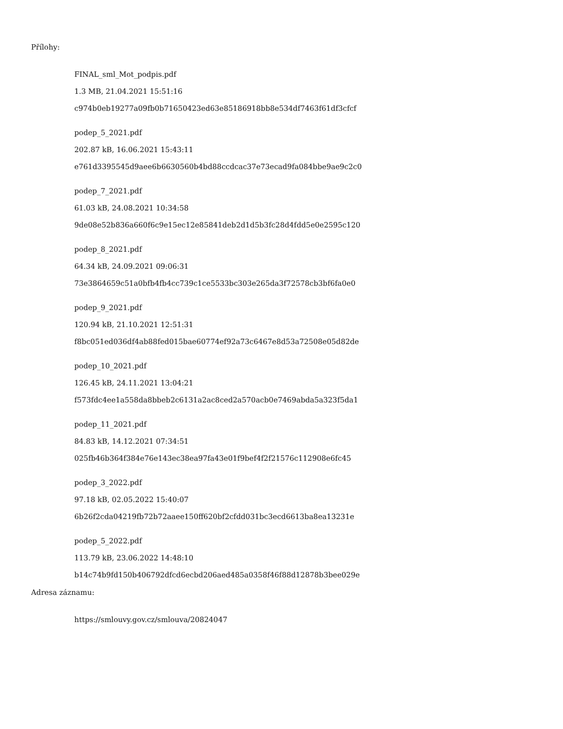Přílohy:
FINAL_sml_Mot_podpis.pdf
1.3 MB, 21.04.2021 15:51:16
c974b0eb19277a09fb0b71650423ed63e85186918bb8e534df7463f61df3cfcf
podep_5_2021.pdf
202.87 kB, 16.06.2021 15:43:11
e761d3395545d9aee6b6630560b4bd88ccdcac37e73ecad9fa084bbe9ae9c2c0
podep_7_2021.pdf
61.03 kB, 24.08.2021 10:34:58
9de08e52b836a660f6c9e15ec12e85841deb2d1d5b3fc28d4fdd5e0e2595c120
podep_8_2021.pdf
64.34 kB, 24.09.2021 09:06:31
73e3864659c51a0bfb4fb4cc739c1ce5533bc303e265da3f72578cb3bf6fa0e0
podep_9_2021.pdf
120.94 kB, 21.10.2021 12:51:31
f8bc051ed036df4ab88fed015bae60774ef92a73c6467e8d53a72508e05d82de
podep_10_2021.pdf
126.45 kB, 24.11.2021 13:04:21
f573fdc4ee1a558da8bbeb2c6131a2ac8ced2a570acb0e7469abda5a323f5da1
podep_11_2021.pdf
84.83 kB, 14.12.2021 07:34:51
025fb46b364f384e76e143ec38ea97fa43e01f9bef4f2f21576c112908e6fc45
podep_3_2022.pdf
97.18 kB, 02.05.2022 15:40:07
6b26f2cda04219fb72b72aaee150ff620bf2cfdd031bc3ecd6613ba8ea13231e
podep_5_2022.pdf
113.79 kB, 23.06.2022 14:48:10
b14c74b9fd150b406792dfcd6ecbd206aed485a0358f46f88d12878b3bee029e
Adresa záznamu:
https://smlouvy.gov.cz/smlouva/20824047